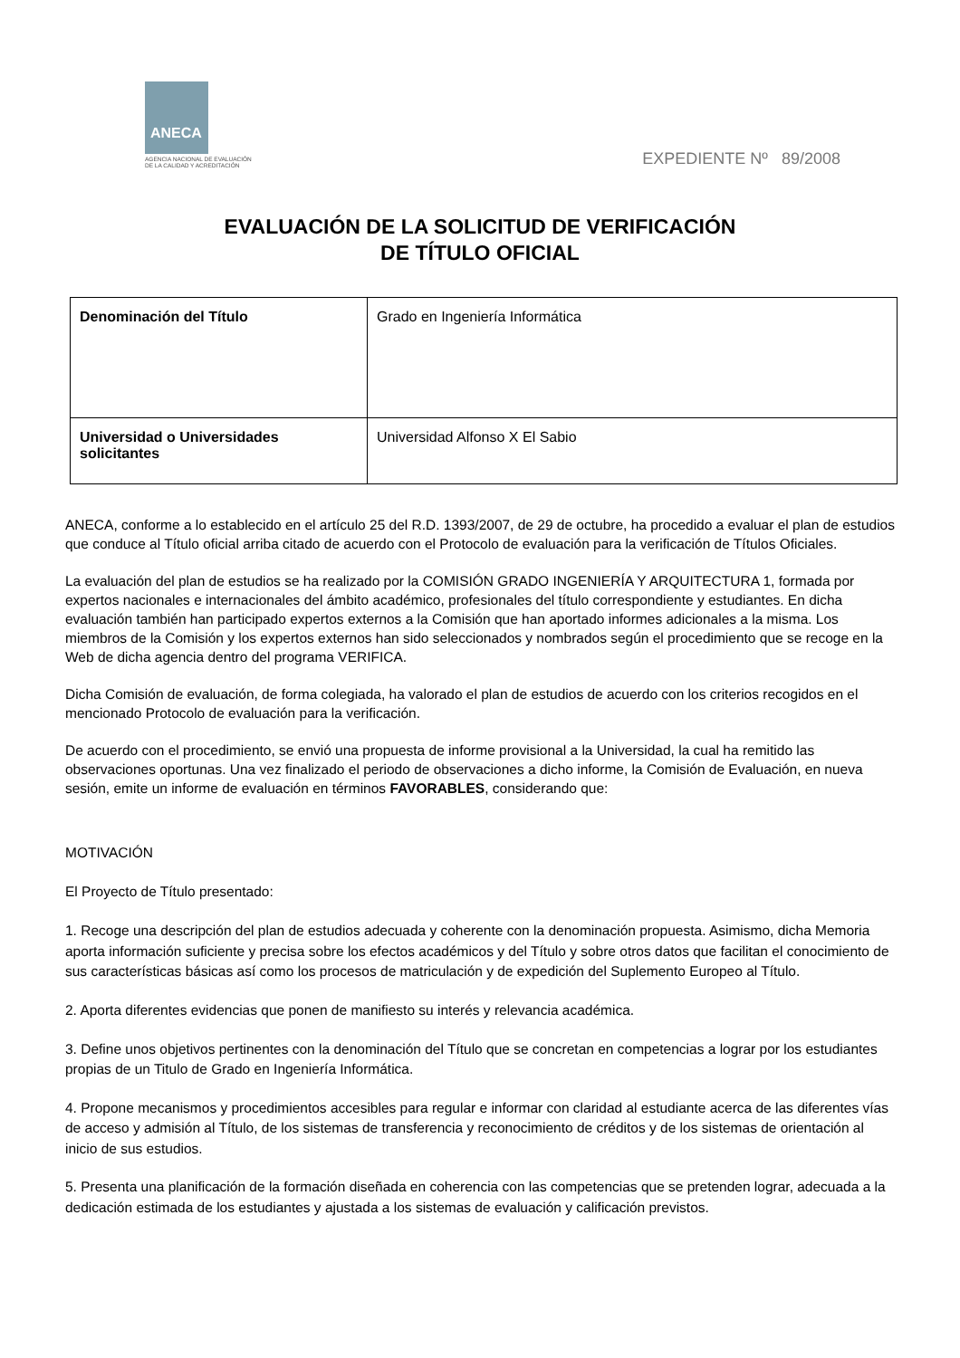ANECA
AGENCIA NACIONAL DE EVALUACIÓN
DE LA CALIDAD Y ACREDITACIÓN
EXPEDIENTE Nº 89/2008
EVALUACIÓN DE LA SOLICITUD DE VERIFICACIÓN
DE TÍTULO OFICIAL
| Denominación del Título | Grado en Ingeniería Informática |
| Universidad o Universidades solicitantes | Universidad Alfonso X El Sabio |
ANECA, conforme a lo establecido en el artículo 25 del R.D. 1393/2007, de 29 de octubre, ha procedido a evaluar el plan de estudios que conduce al Título oficial arriba citado de acuerdo con el Protocolo de evaluación para la verificación de Títulos Oficiales.
La evaluación del plan de estudios se ha realizado por la COMISIÓN GRADO INGENIERÍA Y ARQUITECTURA 1, formada por expertos nacionales e internacionales del ámbito académico, profesionales del título correspondiente y estudiantes. En dicha evaluación también han participado expertos externos a la Comisión que han aportado informes adicionales a la misma. Los miembros de la Comisión y los expertos externos han sido seleccionados y nombrados según el procedimiento que se recoge en la Web de dicha agencia dentro del programa VERIFICA.
Dicha Comisión de evaluación, de forma colegiada, ha valorado el plan de estudios de acuerdo con los criterios recogidos en el mencionado Protocolo de evaluación para la verificación.
De acuerdo con el procedimiento, se envió una propuesta de informe provisional a la Universidad, la cual ha remitido las observaciones oportunas. Una vez finalizado el periodo de observaciones a dicho informe, la Comisión de Evaluación, en nueva sesión, emite un informe de evaluación en términos FAVORABLES, considerando que:
MOTIVACIÓN
El Proyecto de Título presentado:
1. Recoge una descripción del plan de estudios adecuada y coherente con la denominación propuesta. Asimismo, dicha Memoria aporta información suficiente y precisa sobre los efectos académicos y del Título y sobre otros datos que facilitan el conocimiento de sus características básicas así como los procesos de matriculación y de expedición del Suplemento Europeo al Título.
2. Aporta diferentes evidencias que ponen de manifiesto su interés y relevancia académica.
3. Define unos objetivos pertinentes con la denominación del Título que se concretan en competencias a lograr por los estudiantes propias de un Titulo de Grado en Ingeniería Informática.
4. Propone mecanismos y procedimientos accesibles para regular e informar con claridad al estudiante acerca de las diferentes vías de acceso y admisión al Título, de los sistemas de transferencia y reconocimiento de créditos y de los sistemas de orientación al inicio de sus estudios.
5. Presenta una planificación de la formación diseñada en coherencia con las competencias que se pretenden lograr, adecuada a la dedicación estimada de los estudiantes y ajustada a los sistemas de evaluación y calificación previstos.